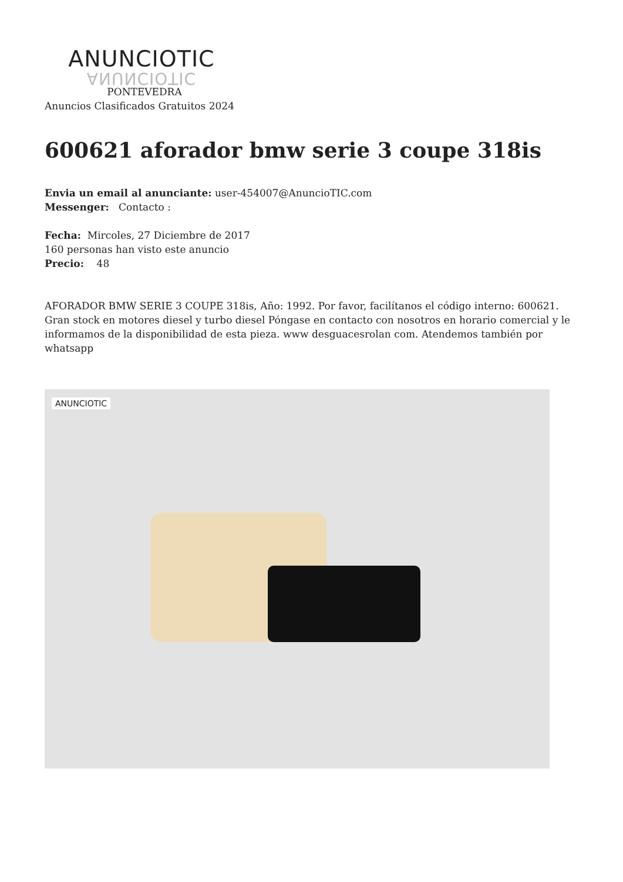ANUNCIOTIC
ANUNCIOTIC
PONTEVEDRA
Anuncios Clasificados Gratuitos 2024
600621 aforador bmw serie 3 coupe 318is
Envia un email al anunciante: user-454007@AnuncioTIC.com
Messenger: Contacto :
Fecha: Mircoles, 27 Diciembre de 2017
160 personas han visto este anuncio
Precio: 48
AFORADOR BMW SERIE 3 COUPE 318is, Año: 1992. Por favor, facilítanos el código interno: 600621. Gran stock en motores diesel y turbo diesel Póngase en contacto con nosotros en horario comercial y le informamos de la disponibilidad de esta pieza. www desguacesrolan com. Atendemos también por whatsapp
ANUNCIOTIC